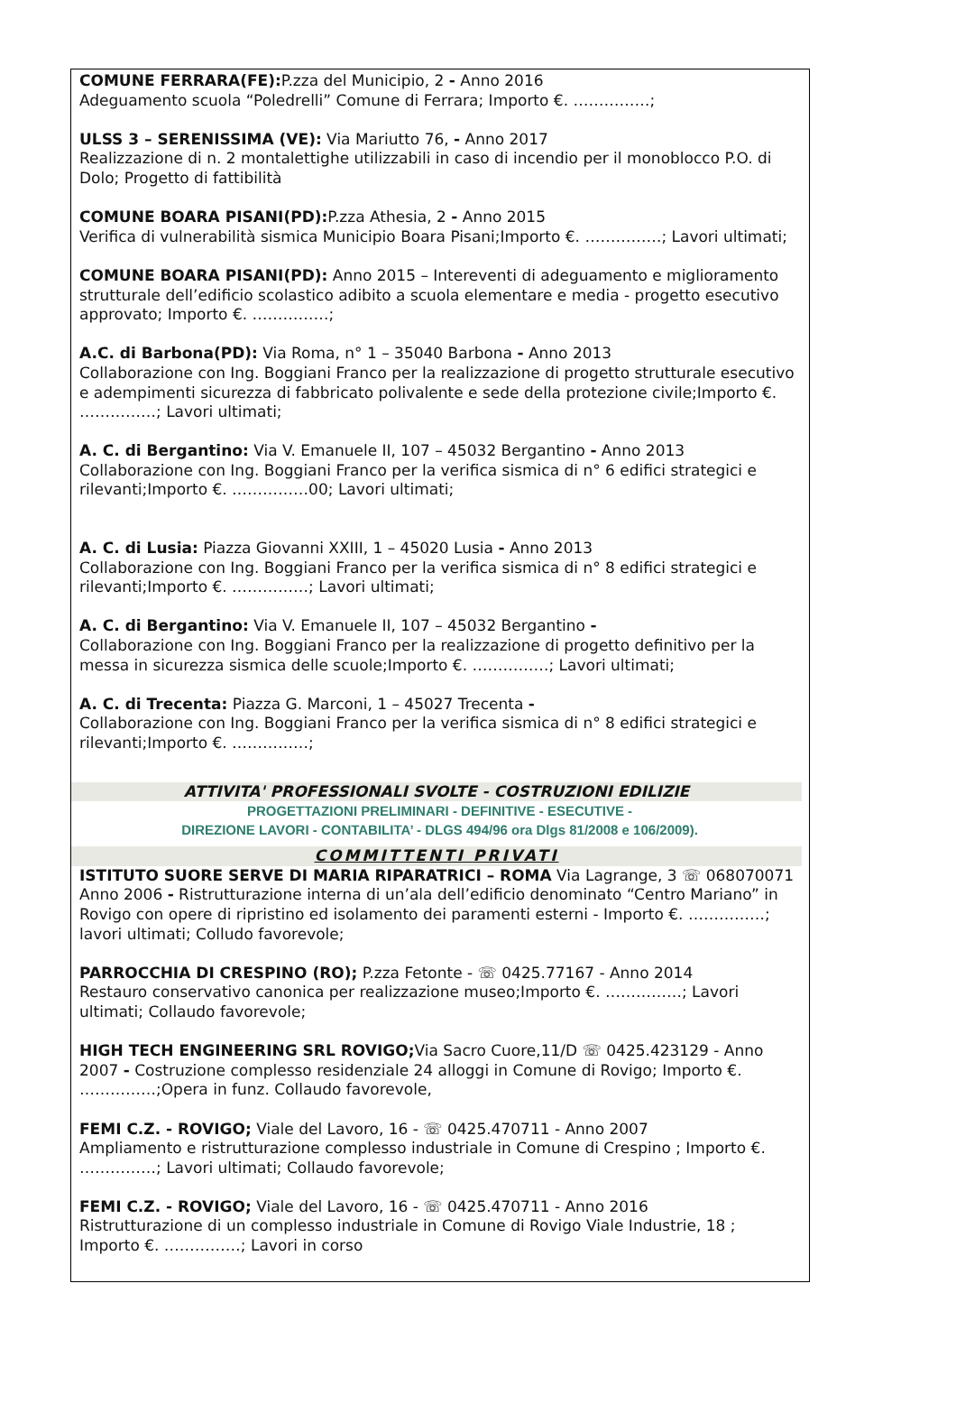COMUNE FERRARA(FE): P.zza del Municipio, 2 - Anno 2016
Adeguamento scuola “Poledrelli” Comune di Ferrara; Importo €. ……………;
ULSS 3 – SERENISSIMA (VE): Via Mariutto 76, - Anno 2017
Realizzazione di n. 2 montalettighe utilizzabili in caso di incendio per il monoblocco P.O. di Dolo; Progetto di fattibilità
COMUNE BOARA PISANI(PD): P.zza Athesia, 2 - Anno 2015
Verifica di vulnerabilità sismica Municipio Boara Pisani;Importo €. ……………; Lavori ultimati;
COMUNE BOARA PISANI(PD): Anno 2015 – Intereventi di adeguamento e miglioramento strutturale dell’edificio scolastico adibito a scuola elementare e media - progetto esecutivo approvato; Importo €. ……………;
A.C. di Barbona(PD): Via Roma, n° 1 – 35040 Barbona - Anno 2013
Collaborazione con Ing. Boggiani Franco per la realizzazione di progetto strutturale esecutivo e adempimenti sicurezza di fabbricato polivalente e sede della protezione civile;Importo €. ……………; Lavori ultimati;
A. C. di Bergantino: Via V. Emanuele II, 107 – 45032 Bergantino - Anno 2013
Collaborazione con Ing. Boggiani Franco per la verifica sismica di n° 6 edifici strategici e rilevanti;Importo €. ……………00; Lavori ultimati;
A. C. di Lusia: Piazza Giovanni XXIII, 1 – 45020 Lusia - Anno 2013
Collaborazione con Ing. Boggiani Franco per la verifica sismica di n° 8 edifici strategici e rilevanti;Importo €. ……………; Lavori ultimati;
A. C. di Bergantino: Via V. Emanuele II, 107 – 45032 Bergantino -
Collaborazione con Ing. Boggiani Franco per la realizzazione di progetto definitivo per la messa in sicurezza sismica delle scuole;Importo €. ……………; Lavori ultimati;
A. C. di Trecenta: Piazza G. Marconi, 1 – 45027 Trecenta -
Collaborazione con Ing. Boggiani Franco per la verifica sismica di n° 8 edifici strategici e rilevanti;Importo €. ……………;
ATTIVITA' PROFESSIONALI SVOLTE - COSTRUZIONI EDILIZIE
PROGETTAZIONI PRELIMINARI - DEFINITIVE - ESECUTIVE -
DIREZIONE LAVORI - CONTABILITA’ - DLGS 494/96 ora Dlgs 81/2008 e 106/2009).
COMMITTENTI PRIVATI
ISTITUTO SUORE SERVE DI MARIA RIPARATRICI – ROMA Via Lagrange, 3 ☏ 068070071 Anno 2006 - Ristrutturazione interna di un’ala dell’edificio denominato “Centro Mariano” in Rovigo con opere di ripristino ed isolamento dei paramenti esterni - Importo €. ……………; lavori ultimati; Colludo favorevole;
PARROCCHIA DI CRESPINO (RO); P.zza Fetonte - ☏ 0425.77167 - Anno 2014
Restauro conservativo canonica per realizzazione museo;Importo €. ……………; Lavori ultimati; Collaudo favorevole;
HIGH TECH ENGINEERING SRL ROVIGO; Via Sacro Cuore,11/D ☏ 0425.423129 - Anno 2007 - Costruzione complesso residenziale 24 alloggi in Comune di Rovigo; Importo €. ……………;Opera in funz. Collaudo favorevole,
FEMI C.Z. - ROVIGO; Viale del Lavoro, 16 - ☏ 0425.470711 - Anno 2007
Ampliamento e ristrutturazione complesso industriale in Comune di Crespino ; Importo €. ……………; Lavori ultimati; Collaudo favorevole;
FEMI C.Z. - ROVIGO; Viale del Lavoro, 16 - ☏ 0425.470711 - Anno 2016
Ristrutturazione di un complesso industriale in Comune di Rovigo Viale Industrie, 18 ; Importo €. ……………; Lavori in corso